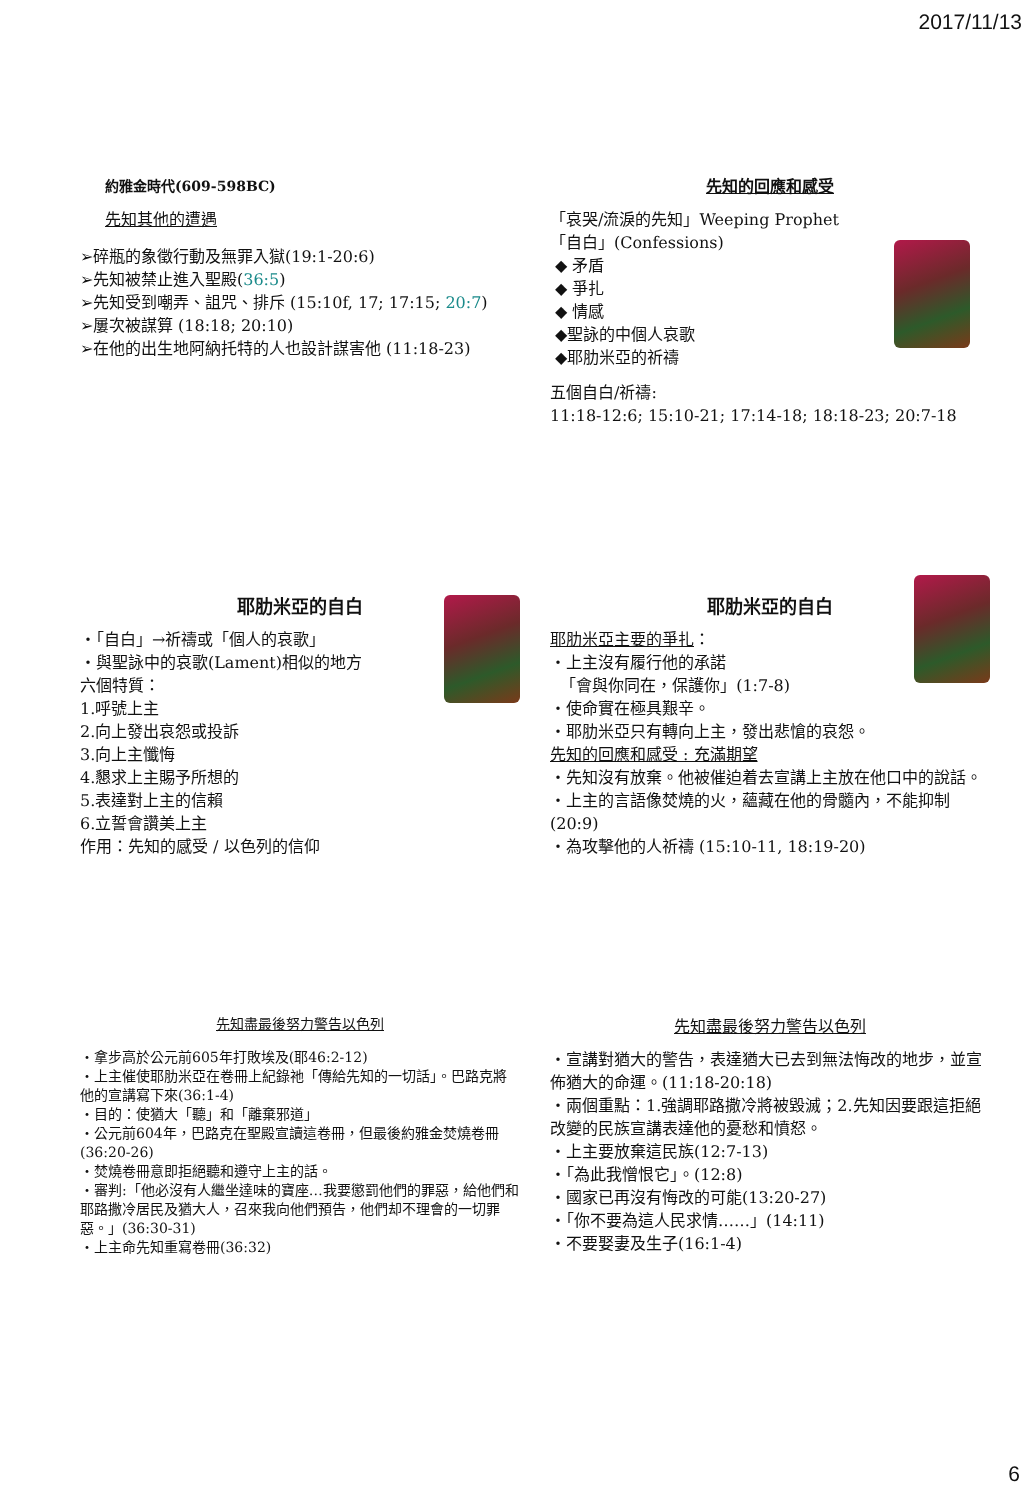2017/11/13
約雅金時代(609-598BC)
先知其他的遭遇
➢碎瓶的象徵行動及無罪入獄(19:1-20:6)
➢先知被禁止進入聖殿(36:5)
➢先知受到嘲弄、詛咒、排斥 (15:10f, 17; 17:15; 20:7)
➢屢次被謀算 (18:18; 20:10)
➢在他的出生地阿納托特的人也設計謀害他 (11:18-23)
先知的回應和感受
「哀哭/流淚的先知」Weeping Prophet
「自白」(Confessions)
◆ 矛盾
◆ 爭扎
◆ 情感
◆聖詠的中個人哀歌
◆耶肋米亞的祈禱
五個自白/祈禱:
11:18-12:6; 15:10-21; 17:14-18; 18:18-23; 20:7-18
耶肋米亞的自白
・「自白」→祈禱或「個人的哀歌」
・與聖詠中的哀歌(Lament)相似的地方
六個特質：
1.呼號上主
2.向上發出哀怨或投訴
3.向上主懺悔
4.懇求上主賜予所想的
5.表達對上主的信賴
6.立誓會讚美上主
作用：先知的感受 / 以色列的信仰
耶肋米亞的自白
耶肋米亞主要的爭扎：
・上主沒有履行他的承諾
「會與你同在，保護你」(1:7-8)
・使命實在極具艱辛。
・耶肋米亞只有轉向上主，發出悲愴的哀怨。
先知的回應和感受 : 充滿期望
・先知沒有放棄。他被催迫着去宣講上主放在他口中的說話。
・上主的言語像焚燒的火，蘊藏在他的骨髓內，不能抑制 (20:9)
・為攻擊他的人祈禱 (15:10-11, 18:19-20)
先知盡最後努力警告以色列
・拿步高於公元前605年打敗埃及(耶46:2-12)
・上主催使耶肋米亞在卷冊上紀錄祂「傳給先知的一切話」。巴路克將他的宣講寫下來(36:1-4)
・目的：使猶大「聽」和「離棄邪道」
・公元前604年，巴路克在聖殿宣讀這卷冊，但最後約雅金焚燒卷冊(36:20-26)
・焚燒卷冊意即拒絕聽和遵守上主的話。
・審判:「他必沒有人繼坐達味的寶座…我要懲罰他們的罪惡，給他們和耶路撒冷居民及猶大人，召來我向他們預告，他們却不理會的一切罪惡。」(36:30-31)
・上主命先知重寫卷冊(36:32)
先知盡最後努力警告以色列
・宣講對猶大的警告，表達猶大已去到無法悔改的地步，並宣佈猶大的命運。(11:18-20:18)
・兩個重點：1.強調耶路撒冷將被毀滅；2.先知因要跟這拒絕改變的民族宣講表達他的憂愁和憤怒。
・上主要放棄這民族(12:7-13)
・「為此我憎恨它」。(12:8)
・國家已再沒有悔改的可能(13:20-27)
・「你不要為這人民求情……」(14:11)
・不要娶妻及生子(16:1-4)
6